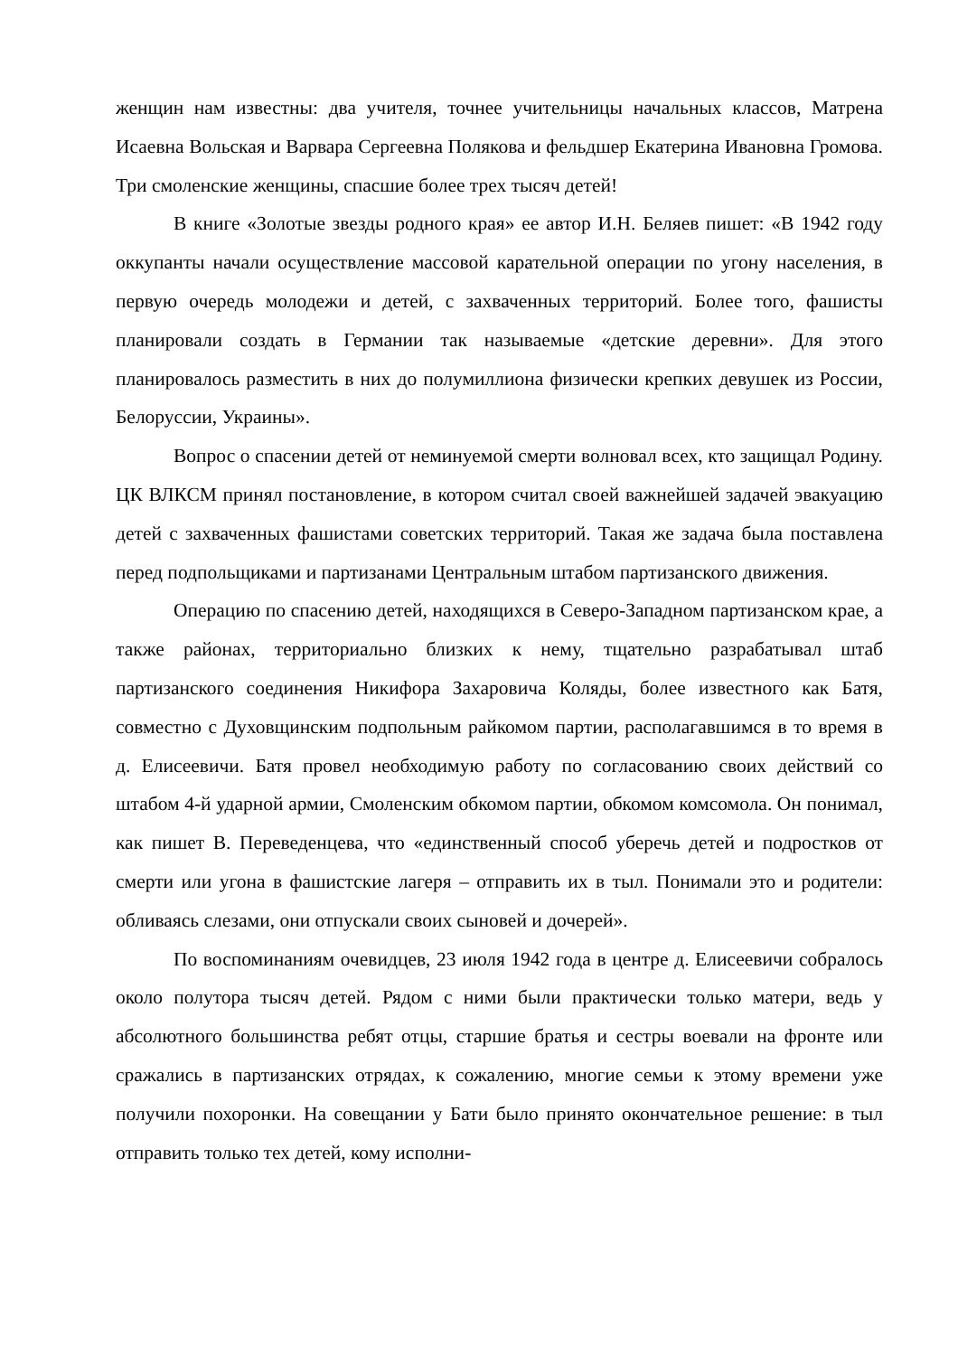женщин нам известны: два учителя, точнее учительницы начальных классов, Матрена Исаевна Вольская и Варвара Сергеевна Полякова и фельдшер Екатерина Ивановна Громова. Три смоленские женщины, спасшие более трех тысяч детей!
В книге «Золотые звезды родного края» ее автор И.Н. Беляев пишет: «В 1942 году оккупанты начали осуществление массовой карательной операции по угону населения, в первую очередь молодежи и детей, с захваченных территорий. Более того, фашисты планировали создать в Германии так называемые «детские деревни». Для этого планировалось разместить в них до полумиллиона физически крепких девушек из России, Белоруссии, Украины».
Вопрос о спасении детей от неминуемой смерти волновал всех, кто защищал Родину. ЦК ВЛКСМ принял постановление, в котором считал своей важнейшей задачей эвакуацию детей с захваченных фашистами советских территорий. Такая же задача была поставлена перед подпольщиками и партизанами Центральным штабом партизанского движения.
Операцию по спасению детей, находящихся в Северо-Западном партизанском крае, а также районах, территориально близких к нему, тщательно разрабатывал штаб партизанского соединения Никифора Захаровича Коляды, более известного как Батя, совместно с Духовщинским подпольным райкомом партии, располагавшимся в то время в д. Елисеевичи. Батя провел необходимую работу по согласованию своих действий со штабом 4-й ударной армии, Смоленским обкомом партии, обкомом комсомола. Он понимал, как пишет В. Переведенцева, что «единственный способ уберечь детей и подростков от смерти или угона в фашистские лагеря – отправить их в тыл. Понимали это и родители: обливаясь слезами, они отпускали своих сыновей и дочерей».
По воспоминаниям очевидцев, 23 июля 1942 года в центре д. Елисеевичи собралось около полутора тысяч детей. Рядом с ними были практически только матери, ведь у абсолютного большинства ребят отцы, старшие братья и сестры воевали на фронте или сражались в партизанских отрядах, к сожалению, многие семьи к этому времени уже получили похоронки. На совещании у Бати было принято окончательное решение: в тыл отправить только тех детей, кому исполни-